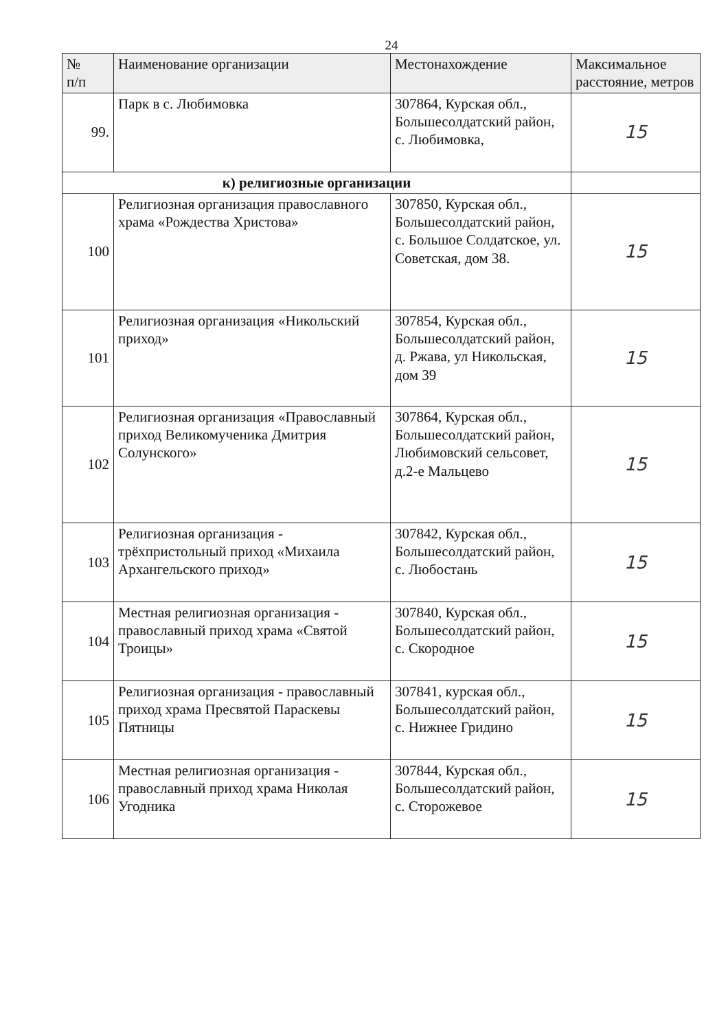24
| № п/п | Наименование организации | Местонахождение | Максимальное расстояние, метров |
| --- | --- | --- | --- |
| 99. | Парк в с. Любимовка | 307864, Курская обл., Большесолдатский район, с. Любимовка, | 15 |
| к) религиозные организации | | | |
| 100 | Религиозная организация православного храма «Рождества Христова» | 307850, Курская обл., Большесолдатский район, с. Большое Солдатское, ул. Советская, дом 38. | 15 |
| 101 | Религиозная организация «Никольский приход» | 307854, Курская обл., Большесолдатский район, д. Ржава, ул Никольская, дом 39 | 15 |
| 102 | Религиозная организация «Православный приход Великомученика Дмитрия Солунского» | 307864, Курская обл., Большесолдатский район, Любимовский сельсовет, д.2-е Мальцево | 15 |
| 103 | Религиозная организация - трёхпристольный приход «Михаила Архангельского приход» | 307842, Курская обл., Большесолдатский район, с. Любостань | 15 |
| 104 | Местная религиозная организация - православный приход храма «Святой Троицы» | 307840, Курская обл., Большесолдатский район, с. Скородное | 15 |
| 105 | Религиозная организация - православный приход храма Пресвятой Параскевы Пятницы | 307841, курская обл., Большесолдатский район, с. Нижнее Гридино | 15 |
| 106 | Местная религиозная организация - православный приход храма Николая Угодника | 307844, Курская обл., Большесолдатский район, с. Сторожевое | 15 |